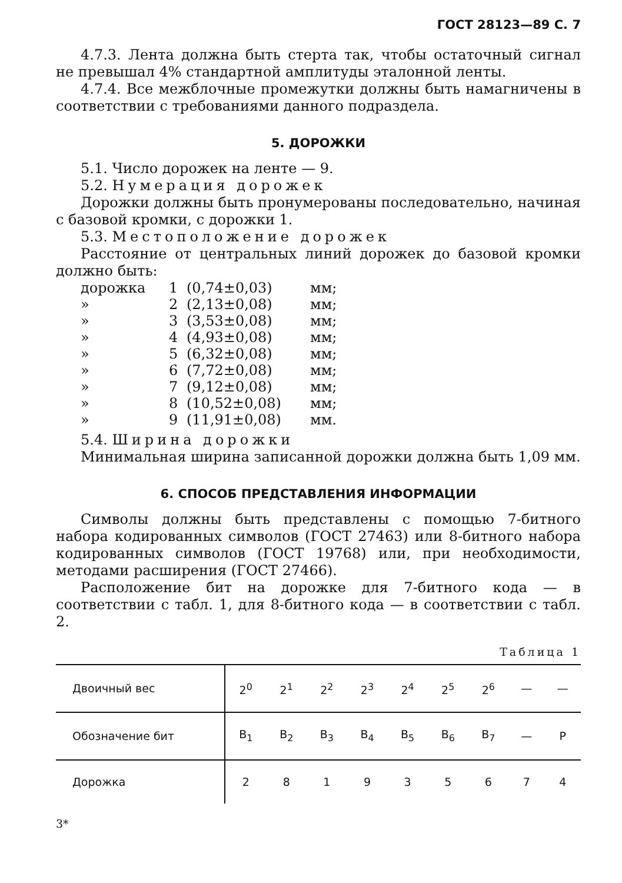ГОСТ 28123—89 С. 7
4.7.3. Лента должна быть стерта так, чтобы остаточный сигнал не превышал 4% стандартной амплитуды эталонной ленты.
4.7.4. Все межблочные промежутки должны быть намагничены в соответствии с требованиями данного подраздела.
5. ДОРОЖКИ
5.1. Число дорожек на ленте — 9.
5.2. Нумерация дорожек
Дорожки должны быть пронумерованы последовательно, начиная с базовой кромки, с дорожки 1.
5.3. Местоположение дорожек
Расстояние от центральных линий дорожек до базовой кромки должно быть:
дорожка 1 (0,74±0,03) мм;
» 2 (2,13±0,08) мм;
» 3 (3,53±0,08) мм;
» 4 (4,93±0,08) мм;
» 5 (6,32±0,08) мм;
» 6 (7,72±0,08) мм;
» 7 (9,12±0,08) мм;
» 8 (10,52±0,08) мм;
» 9 (11,91±0,08) мм.
5.4. Ширина дорожки
Минимальная ширина записанной дорожки должна быть 1,09 мм.
6. СПОСОБ ПРЕДСТАВЛЕНИЯ ИНФОРМАЦИИ
Символы должны быть представлены с помощью 7-битного набора кодированных символов (ГОСТ 27463) или 8-битного набора кодированных символов (ГОСТ 19768) или, при необходимости, методами расширения (ГОСТ 27466).
Расположение бит на дорожке для 7-битного кода — в соответствии с табл. 1, для 8-битного кода — в соответствии с табл. 2.
Таблица 1
| Двоичный вес | 2<sup>0</sup> | 2<sup>1</sup> | 2<sup>2</sup> | 2<sup>3</sup> | 2<sup>4</sup> | 2<sup>5</sup> | 2<sup>6</sup> | — | — |
| Обозначение бит | B<sub>1</sub> | B<sub>2</sub> | B<sub>3</sub> | B<sub>4</sub> | B<sub>5</sub> | B<sub>6</sub> | B<sub>7</sub> | — | P |
| Дорожка | 2 | 8 | 1 | 9 | 3 | 5 | 6 | 7 | 4 |
3*